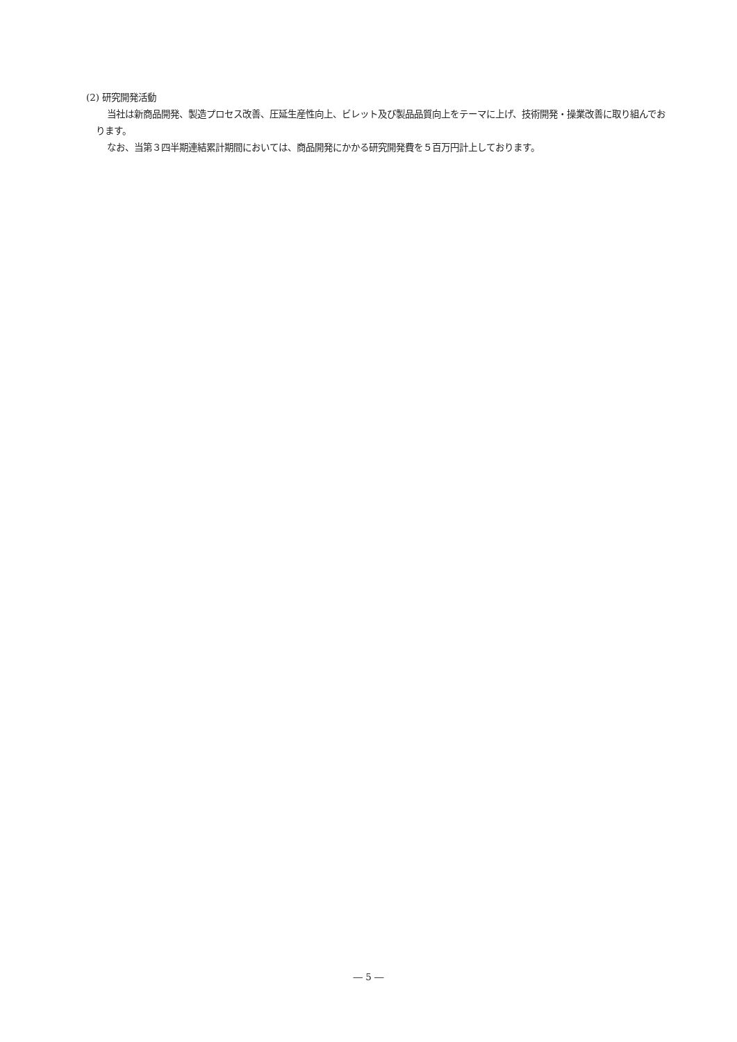(2) 研究開発活動
当社は新商品開発、製造プロセス改善、圧延生産性向上、ビレット及び製品品質向上をテーマに上げ、技術開発・操業改善に取り組んでおります。
なお、当第３四半期連結累計期間においては、商品開発にかかる研究開発費を５百万円計上しております。
― 5 ―